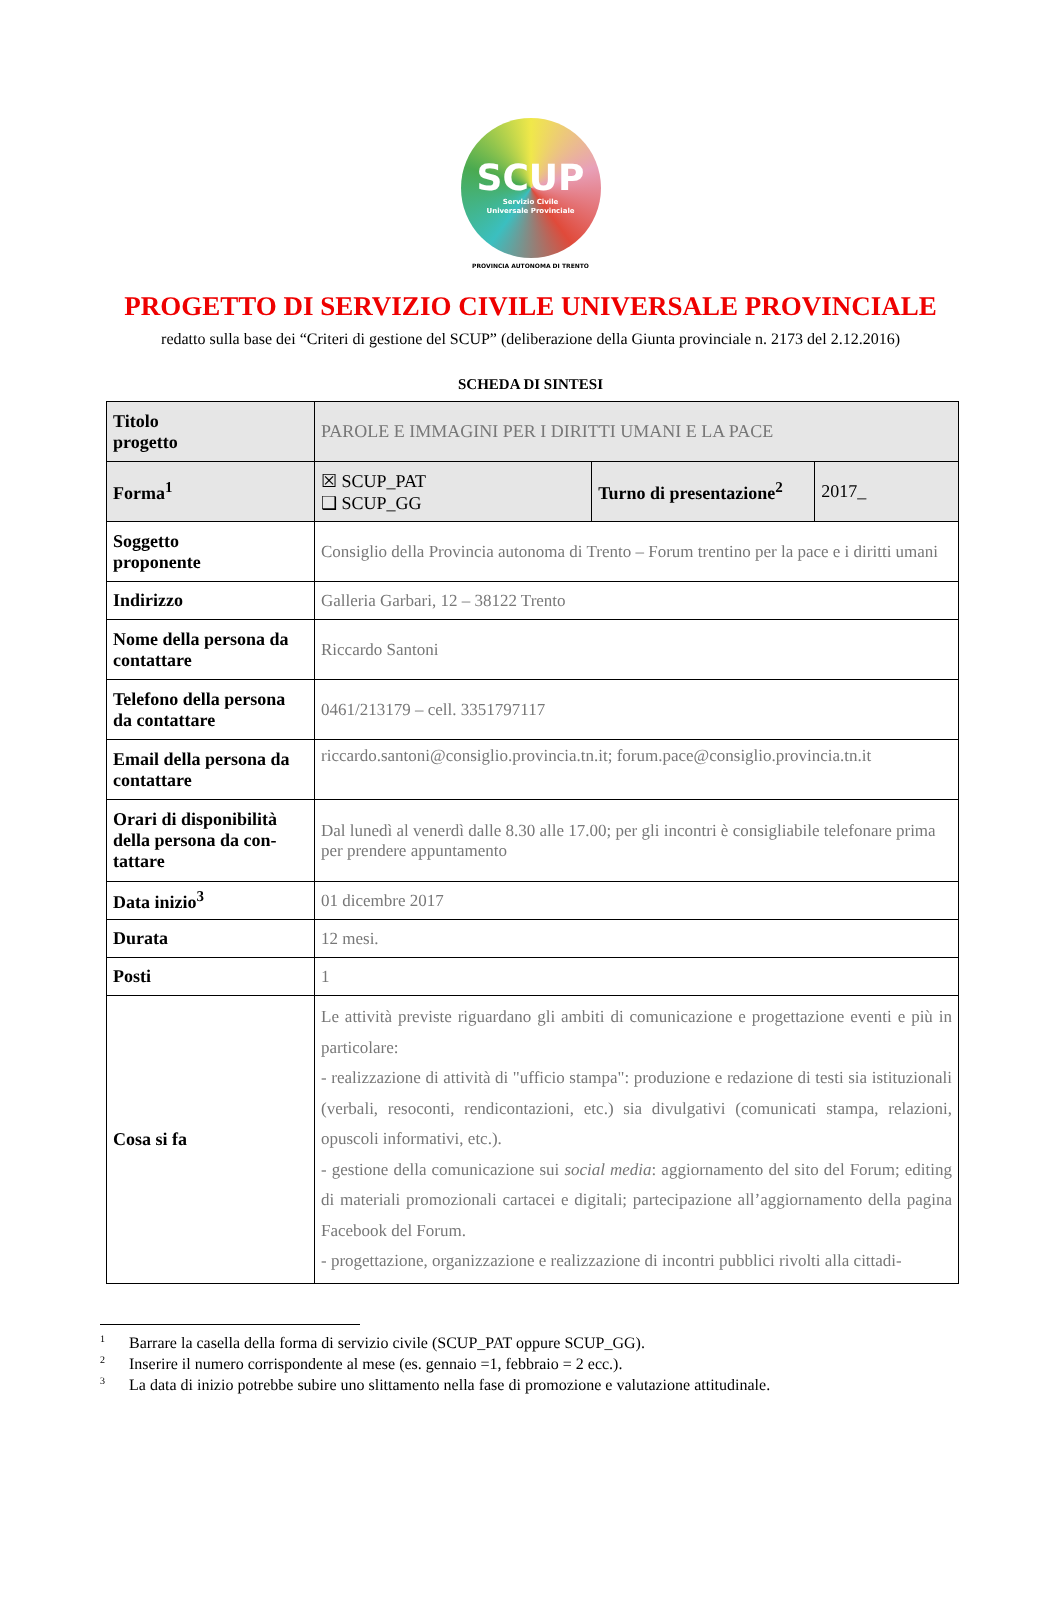SCUP
Servizio Civile
Universale Provinciale
PROVINCIA AUTONOMA DI TRENTO
PROGETTO DI SERVIZIO CIVILE UNIVERSALE PROVINCIALE
redatto sulla base dei “Criteri di gestione del SCUP” (deliberazione della Giunta provinciale n. 2173 del 2.12.2016)
SCHEDA DI SINTESI
| Titolo progetto | PAROLE E IMMAGINI PER I DIRITTI UMANI E LA PACE | | |
| Forma<sup>1</sup> | ☒ SCUP_PAT ❑ SCUP_GG | Turno di presentazione<sup>2</sup> | 2017_ |
| Soggetto proponente | Consiglio della Provincia autonoma di Trento – Forum trentino per la pace e i diritti umani | | |
| Indirizzo | Galleria Garbari, 12 – 38122 Trento | | |
| Nome della persona da contattare | Riccardo Santoni | | |
| Telefono della persona da contattare | 0461/213179 – cell. 3351797117 | | |
| Email della persona da contattare | riccardo.santoni@consiglio.provincia.tn.it ; forum.pace@consiglio.provincia.tn.it | | |
| Orari di disponibilità della persona da con-tattare | Dal lunedì al venerdì dalle 8.30 alle 17.00; per gli incontri è consigliabile telefonare prima per prendere appuntamento | | |
| Data inizio<sup>3</sup> | 01 dicembre 2017 | | |
| Durata | 12 mesi. | | |
| Posti | 1 | | |
| Cosa si fa | Le attività previste riguardano gli ambiti di comunicazione e progettazione eventi e più in particolare: - realizzazione di attività di "ufficio stampa": produzione e redazione di testi sia istituzionali (verbali, resoconti, rendicontazioni, etc.) sia divulgativi (comunicati stampa, relazioni, opuscoli informativi, etc.). - gestione della comunicazione sui social media : aggiornamento del sito del Forum; editing di materiali promozionali cartacei e digitali; partecipazione all’aggiornamento della pagina Facebook del Forum. - progettazione, organizzazione e realizzazione di incontri pubblici rivolti alla cittadi- | | |
<sup>1</sup> Barrare la casella della forma di servizio civile (SCUP_PAT oppure SCUP_GG).
<sup>2</sup> Inserire il numero corrispondente al mese (es. gennaio =1, febbraio = 2 ecc.).
<sup>3</sup> La data di inizio potrebbe subire uno slittamento nella fase di promozione e valutazione attitudinale.